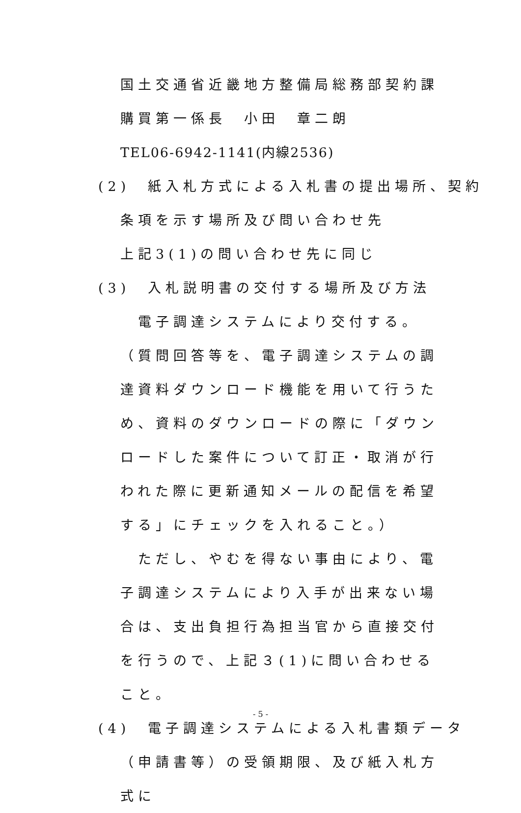国土交通省近畿地方整備局総務部契約課
購買第一係長　小田　章二朗
TEL06-6942-1141(内線2536)
(2)　紙入札方式による入札書の提出場所、契約
条項を示す場所及び問い合わせ先
上記3(1)の問い合わせ先に同じ
(3)　入札説明書の交付する場所及び方法
　電子調達システムにより交付する。（質問回答等を、電子調達システムの調達資料ダウンロード機能を用いて行うため、資料のダウンロードの際に「ダウンロードした案件について訂正・取消が行われた際に更新通知メールの配信を希望する」にチェックを入れること。）
　ただし、やむを得ない事由により、電子調達システムにより入手が出来ない場合は、支出負担行為担当官から直接交付を行うので、上記３(1)に問い合わせること。
(4)　電子調達システムによる入札書類データ
（申請書等）の受領期限、及び紙入札方式に
- 5 -